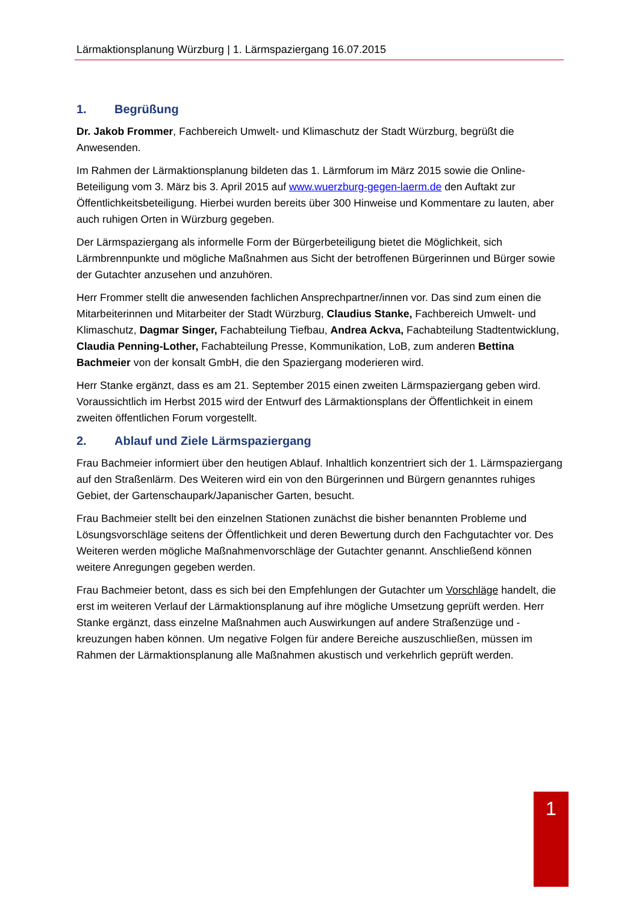Lärmaktionsplanung Würzburg | 1. Lärmspaziergang 16.07.2015
1. Begrüßung
Dr. Jakob Frommer, Fachbereich Umwelt- und Klimaschutz der Stadt Würzburg, begrüßt die Anwesenden.
Im Rahmen der Lärmaktionsplanung bildeten das 1. Lärmforum im März 2015 sowie die Online-Beteiligung vom 3. März bis 3. April 2015 auf www.wuerzburg-gegen-laerm.de den Auftakt zur Öffentlichkeitsbeteiligung. Hierbei wurden bereits über 300 Hinweise und Kommentare zu lauten, aber auch ruhigen Orten in Würzburg gegeben.
Der Lärmspaziergang als informelle Form der Bürgerbeteiligung bietet die Möglichkeit, sich Lärmbrennpunkte und mögliche Maßnahmen aus Sicht der betroffenen Bürgerinnen und Bürger sowie der Gutachter anzusehen und anzuhören.
Herr Frommer stellt die anwesenden fachlichen Ansprechpartner/innen vor. Das sind zum einen die Mitarbeiterinnen und Mitarbeiter der Stadt Würzburg, Claudius Stanke, Fachbereich Umwelt- und Klimaschutz, Dagmar Singer, Fachabteilung Tiefbau, Andrea Ackva, Fachabteilung Stadtentwicklung, Claudia Penning-Lother, Fachabteilung Presse, Kommunikation, LoB, zum anderen Bettina Bachmeier von der konsalt GmbH, die den Spaziergang moderieren wird.
Herr Stanke ergänzt, dass es am 21. September 2015 einen zweiten Lärmspaziergang geben wird. Voraussichtlich im Herbst 2015 wird der Entwurf des Lärmaktionsplans der Öffentlichkeit in einem zweiten öffentlichen Forum vorgestellt.
2. Ablauf und Ziele Lärmspaziergang
Frau Bachmeier informiert über den heutigen Ablauf. Inhaltlich konzentriert sich der 1. Lärmspaziergang auf den Straßenlärm. Des Weiteren wird ein von den Bürgerinnen und Bürgern genanntes ruhiges Gebiet, der Gartenschaupark/Japanischer Garten, besucht.
Frau Bachmeier stellt bei den einzelnen Stationen zunächst die bisher benannten Probleme und Lösungsvorschläge seitens der Öffentlichkeit und deren Bewertung durch den Fachgutachter vor. Des Weiteren werden mögliche Maßnahmenvorschläge der Gutachter genannt. Anschließend können weitere Anregungen gegeben werden.
Frau Bachmeier betont, dass es sich bei den Empfehlungen der Gutachter um Vorschläge handelt, die erst im weiteren Verlauf der Lärmaktionsplanung auf ihre mögliche Umsetzung geprüft werden. Herr Stanke ergänzt, dass einzelne Maßnahmen auch Auswirkungen auf andere Straßenzüge und -kreuzungen haben können. Um negative Folgen für andere Bereiche auszuschließen, müssen im Rahmen der Lärmaktionsplanung alle Maßnahmen akustisch und verkehrlich geprüft werden.
1